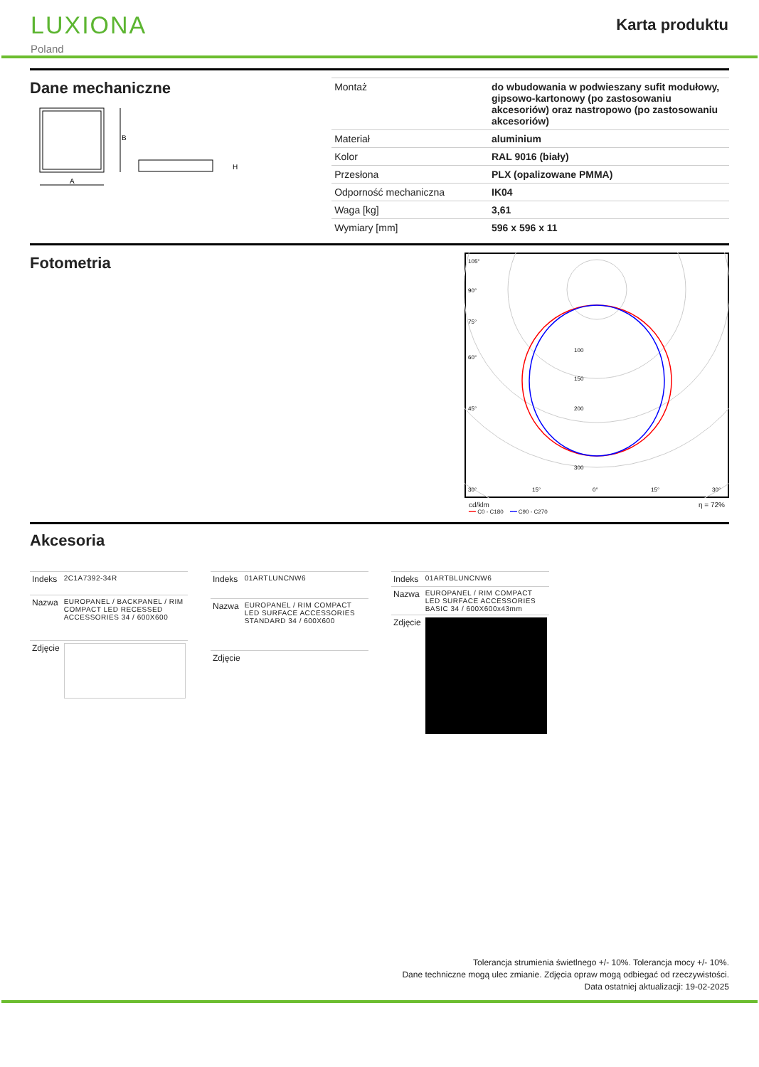LUXIONA
Poland
Karta produktu
Dane mechaniczne
B
A
H
| Montaż | do wbudowania w podwieszany sufit modułowy, gipsowo-kartonowy (po zastosowaniu akcesoriów) oraz nastropowo (po zastosowaniu akcesoriów) |
| Materiał | aluminium |
| Kolor | RAL 9016 (biały) |
| Przesłona | PLX (opalizowane PMMA) |
| Odporność mechaniczna | IK04 |
| Waga [kg] | 3,61 |
| Wymiary [mm] | 596 x 596 x 11 |
Fotometria
100
150
200
300
105°
90°
75°
60°
45°
30°
15°
0°
15°
30°
cd/klm η = 72%
━━ C0 - C180 ━━ C90 - C270
Akcesoria
| Indeks | 2C1A7392-34R |
| Nazwa | EUROPANEL / BACKPANEL / RIM COMPACT LED RECESSED ACCESSORIES 34 / 600X600 |
| Zdjęcie | |
| Indeks | 01ARTLUNCNW6 |
| Nazwa | EUROPANEL / RIM COMPACT LED SURFACE ACCESSORIES STANDARD 34 / 600X600 |
| Zdjęcie | |
| Indeks | 01ARTBLUNCNW6 |
| Nazwa | EUROPANEL / RIM COMPACT LED SURFACE ACCESSORIES BASIC 34 / 600X600x43mm |
| Zdjęcie | |
Tolerancja strumienia świetlnego +/- 10%. Tolerancja mocy +/- 10%.
Dane techniczne mogą ulec zmianie. Zdjęcia opraw mogą odbiegać od rzeczywistości.
Data ostatniej aktualizacji: 19-02-2025